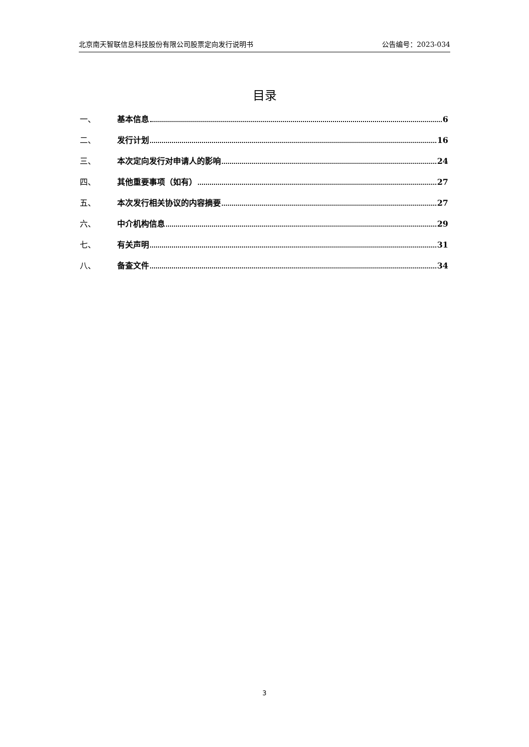北京南天智联信息科技股份有限公司股票定向发行说明书 公告编号：2023-034
目录
一、 基本信息 6
二、 发行计划 16
三、 本次定向发行对申请人的影响 24
四、 其他重要事项（如有） 27
五、 本次发行相关协议的内容摘要 27
六、 中介机构信息 29
七、 有关声明 31
八、 备查文件 34
3